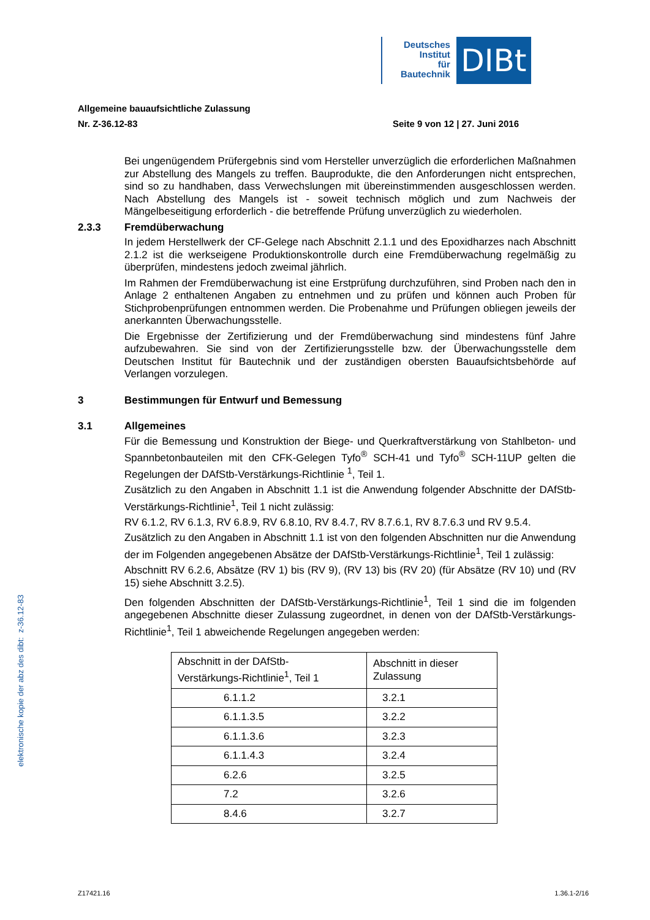Deutsches
Institut
für
Bautechnik
DIBt
Allgemeine bauaufsichtliche Zulassung
Nr. Z-36.12-83 Seite 9 von 12 | 27. Juni 2016
Bei ungenügendem Prüfergebnis sind vom Hersteller unverzüglich die erforderlichen Maßnahmen zur Abstellung des Mangels zu treffen. Bauprodukte, die den Anforderungen nicht entsprechen, sind so zu handhaben, dass Verwechslungen mit übereinstimmenden ausgeschlossen werden. Nach Abstellung des Mangels ist - soweit technisch möglich und zum Nachweis der Mängelbeseitigung erforderlich - die betreffende Prüfung unverzüglich zu wiederholen.
2.3.3 Fremdüberwachung
In jedem Herstellwerk der CF-Gelege nach Abschnitt 2.1.1 und des Epoxidharzes nach Abschnitt 2.1.2 ist die werkseigene Produktionskontrolle durch eine Fremdüberwachung regelmäßig zu überprüfen, mindestens jedoch zweimal jährlich.
Im Rahmen der Fremdüberwachung ist eine Erstprüfung durchzuführen, sind Proben nach den in Anlage 2 enthaltenen Angaben zu entnehmen und zu prüfen und können auch Proben für Stichprobenprüfungen entnommen werden. Die Probenahme und Prüfungen obliegen jeweils der anerkannten Überwachungsstelle.
Die Ergebnisse der Zertifizierung und der Fremdüberwachung sind mindestens fünf Jahre aufzubewahren. Sie sind von der Zertifizierungsstelle bzw. der Überwachungsstelle dem Deutschen Institut für Bautechnik und der zuständigen obersten Bauaufsichtsbehörde auf Verlangen vorzulegen.
3 Bestimmungen für Entwurf und Bemessung
3.1 Allgemeines
Für die Bemessung und Konstruktion der Biege- und Querkraftverstärkung von Stahlbeton- und Spannbetonbauteilen mit den CFK-Gelegen Tyfo<sup>®</sup> SCH-41 und Tyfo<sup>®</sup> SCH-11UP gelten die Regelungen der DAfStb-Verstärkungs-Richtlinie <sup>1</sup>, Teil 1.
Zusätzlich zu den Angaben in Abschnitt 1.1 ist die Anwendung folgender Abschnitte der DAfStb-Verstärkungs-Richtlinie<sup>1</sup>, Teil 1 nicht zulässig:
RV 6.1.2, RV 6.1.3, RV 6.8.9, RV 6.8.10, RV 8.4.7, RV 8.7.6.1, RV 8.7.6.3 und RV 9.5.4.
Zusätzlich zu den Angaben in Abschnitt 1.1 ist von den folgenden Abschnitten nur die Anwendung der im Folgenden angegebenen Absätze der DAfStb-Verstärkungs-Richtlinie<sup>1</sup>, Teil 1 zulässig:
Abschnitt RV 6.2.6, Absätze (RV 1) bis (RV 9), (RV 13) bis (RV 20) (für Absätze (RV 10) und (RV 15) siehe Abschnitt 3.2.5).
Den folgenden Abschnitten der DAfStb-Verstärkungs-Richtlinie<sup>1</sup>, Teil 1 sind die im folgenden angegebenen Abschnitte dieser Zulassung zugeordnet, in denen von der DAfStb-Verstärkungs-Richtlinie<sup>1</sup>, Teil 1 abweichende Regelungen angegeben werden:
| Abschnitt in der DAfStb- Verstärkungs-Richtlinie<sup>1</sup>, Teil 1 | Abschnitt in dieser Zulassung |
| 6.1.1.2 | 3.2.1 |
| 6.1.1.3.5 | 3.2.2 |
| 6.1.1.3.6 | 3.2.3 |
| 6.1.1.4.3 | 3.2.4 |
| 6.2.6 | 3.2.5 |
| 7.2 | 3.2.6 |
| 8.4.6 | 3.2.7 |
elektronische kopie der abz des dibt: z-36.12-83
Z17421.16 1.36.1-2/16